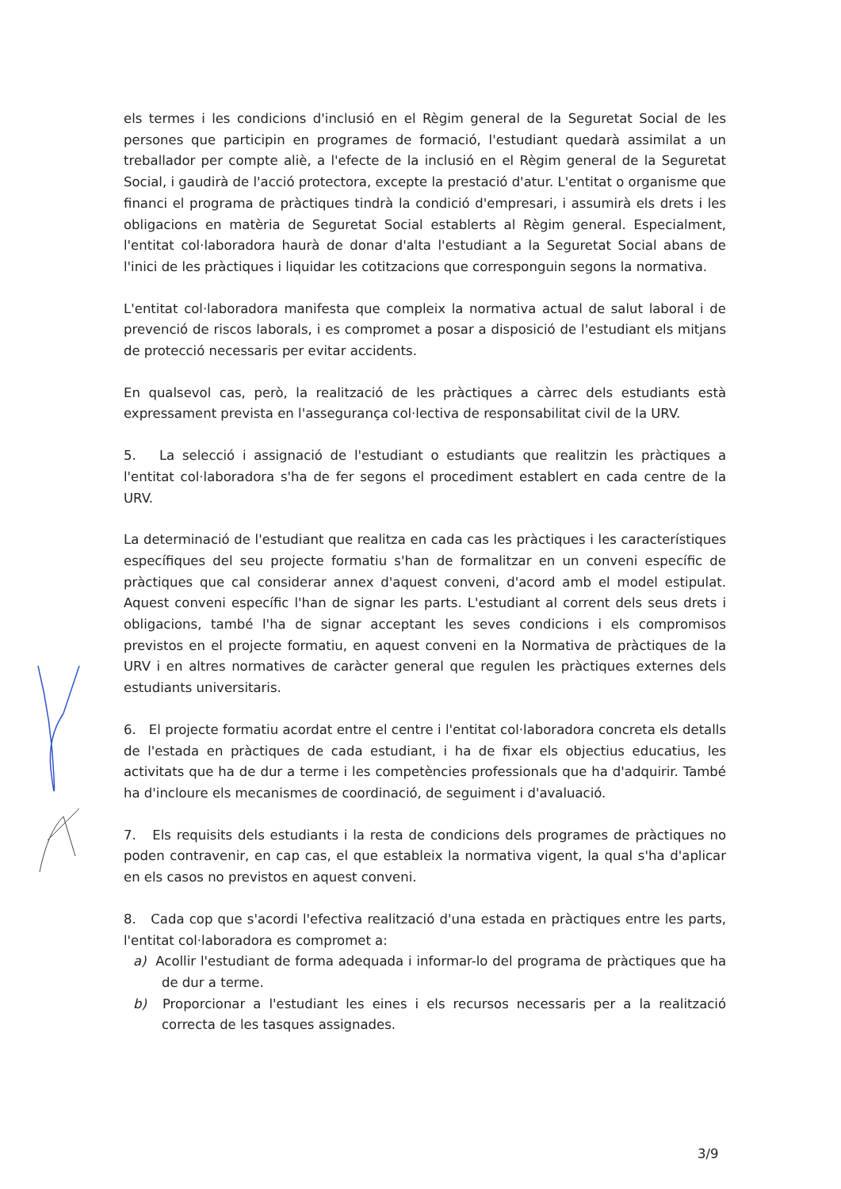els termes i les condicions d'inclusió en el Règim general de la Seguretat Social de les persones que participin en programes de formació, l'estudiant quedarà assimilat a un treballador per compte aliè, a l'efecte de la inclusió en el Règim general de la Seguretat Social, i gaudirà de l'acció protectora, excepte la prestació d'atur. L'entitat o organisme que financi el programa de pràctiques tindrà la condició d'empresari, i assumirà els drets i les obligacions en matèria de Seguretat Social establerts al Règim general. Especialment, l'entitat col·laboradora haurà de donar d'alta l'estudiant a la Seguretat Social abans de l'inici de les pràctiques i liquidar les cotitzacions que corresponguin segons la normativa.
L'entitat col·laboradora manifesta que compleix la normativa actual de salut laboral i de prevenció de riscos laborals, i es compromet a posar a disposició de l'estudiant els mitjans de protecció necessaris per evitar accidents.
En qualsevol cas, però, la realització de les pràctiques a càrrec dels estudiants està expressament prevista en l'assegurança col·lectiva de responsabilitat civil de la URV.
5. La selecció i assignació de l'estudiant o estudiants que realitzin les pràctiques a l'entitat col·laboradora s'ha de fer segons el procediment establert en cada centre de la URV.
La determinació de l'estudiant que realitza en cada cas les pràctiques i les característiques específiques del seu projecte formatiu s'han de formalitzar en un conveni específic de pràctiques que cal considerar annex d'aquest conveni, d'acord amb el model estipulat. Aquest conveni específic l'han de signar les parts. L'estudiant al corrent dels seus drets i obligacions, també l'ha de signar acceptant les seves condicions i els compromisos previstos en el projecte formatiu, en aquest conveni en la Normativa de pràctiques de la URV i en altres normatives de caràcter general que regulen les pràctiques externes dels estudiants universitaris.
6. El projecte formatiu acordat entre el centre i l'entitat col·laboradora concreta els detalls de l'estada en pràctiques de cada estudiant, i ha de fixar els objectius educatius, les activitats que ha de dur a terme i les competències professionals que ha d'adquirir. També ha d'incloure els mecanismes de coordinació, de seguiment i d'avaluació.
7. Els requisits dels estudiants i la resta de condicions dels programes de pràctiques no poden contravenir, en cap cas, el que estableix la normativa vigent, la qual s'ha d'aplicar en els casos no previstos en aquest conveni.
8. Cada cop que s'acordi l'efectiva realització d'una estada en pràctiques entre les parts, l'entitat col·laboradora es compromet a:
a) Acollir l'estudiant de forma adequada i informar-lo del programa de pràctiques que ha de dur a terme.
b) Proporcionar a l'estudiant les eines i els recursos necessaris per a la realització correcta de les tasques assignades.
3/9